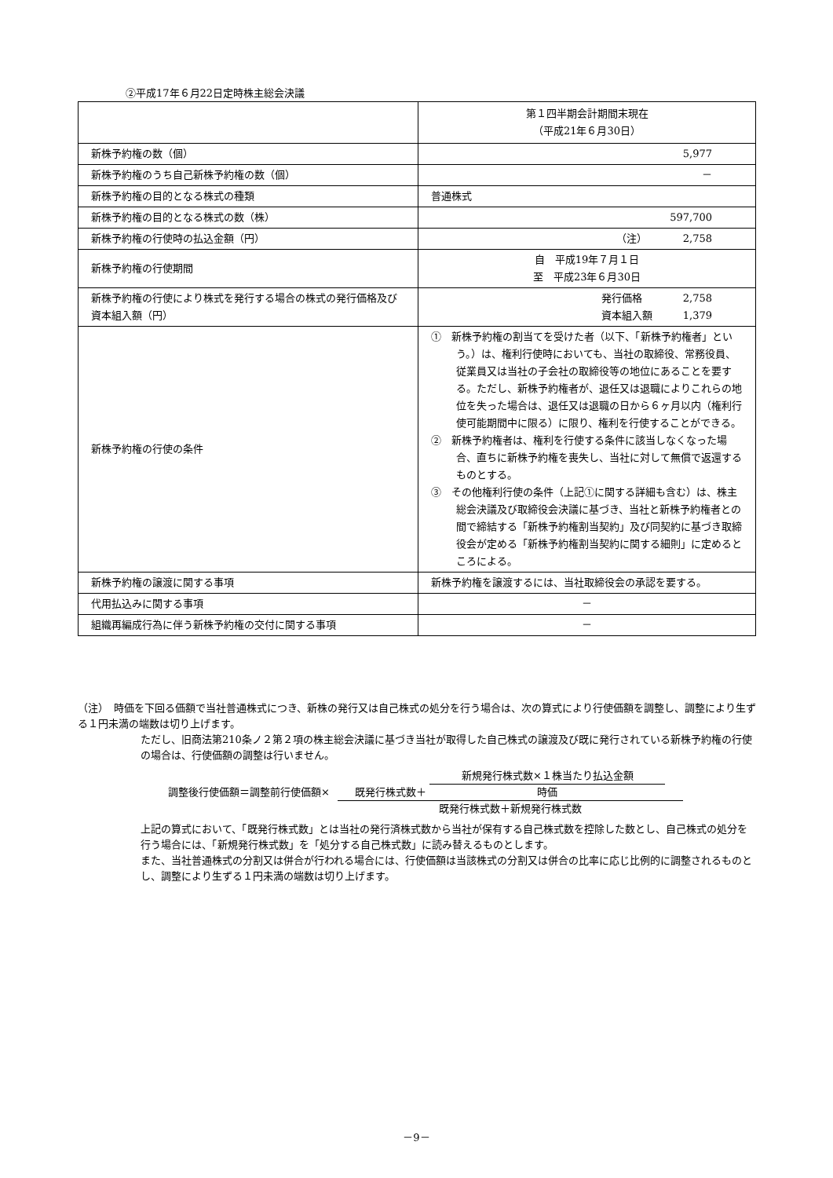②平成17年６月22日定時株主総会決議
| | 第１四半期会計期間末現在 （平成21年６月30日） |
| 新株予約権の数（個） | 5,977 |
| 新株予約権のうち自己新株予約権の数（個） | － |
| 新株予約権の目的となる株式の種類 | 普通株式 |
| 新株予約権の目的となる株式の数（株） | 597,700 |
| 新株予約権の行使時の払込金額（円） | （注） 2,758 |
| 新株予約権の行使期間 | 自 平成19年７月１日 至 平成23年６月30日 |
| 新株予約権の行使により株式を発行する場合の株式の発行価格及び資本組入額（円） | 発行価格 2,758 資本組入額 1,379 |
| 新株予約権の行使の条件 | ① 新株予約権の割当てを受けた者（以下、「新株予約権者」という。）は、権利行使時においても、当社の取締役、常務役員、従業員又は当社の子会社の取締役等の地位にあることを要する。ただし、新株予約権者が、退任又は退職によりこれらの地位を失った場合は、退任又は退職の日から６ヶ月以内（権利行使可能期間中に限る）に限り、権利を行使することができる。 ② 新株予約権者は、権利を行使する条件に該当しなくなった場合、直ちに新株予約権を喪失し、当社に対して無償で返還するものとする。 ③ その他権利行使の条件（上記①に関する詳細も含む）は、株主総会決議及び取締役会決議に基づき、当社と新株予約権者との間で締結する「新株予約権割当契約」及び同契約に基づき取締役会が定める「新株予約権割当契約に関する細則」に定めるところによる。 |
| 新株予約権の譲渡に関する事項 | 新株予約権を譲渡するには、当社取締役会の承認を要する。 |
| 代用払込みに関する事項 | － |
| 組織再編成行為に伴う新株予約権の交付に関する事項 | － |
（注）　時価を下回る価額で当社普通株式につき、新株の発行又は自己株式の処分を行う場合は、次の算式により行使価額を調整し、調整により生ずる１円未満の端数は切り上げます。
ただし、旧商法第210条ノ２第２項の株主総会決議に基づき当社が取得した自己株式の譲渡及び既に発行されている新株予約権の行使の場合は、行使価額の調整は行いません。
調整後行使価額＝調整前行使価額× 既発行株式数＋ 新規発行株式数×１株当たり払込金額 時価 既発行株式数＋新規発行株式数
上記の算式において、「既発行株式数」とは当社の発行済株式数から当社が保有する自己株式数を控除した数とし、自己株式の処分を行う場合には、「新規発行株式数」を「処分する自己株式数」に読み替えるものとします。
また、当社普通株式の分割又は併合が行われる場合には、行使価額は当該株式の分割又は併合の比率に応じ比例的に調整されるものとし、調整により生ずる１円未満の端数は切り上げます。
－9－